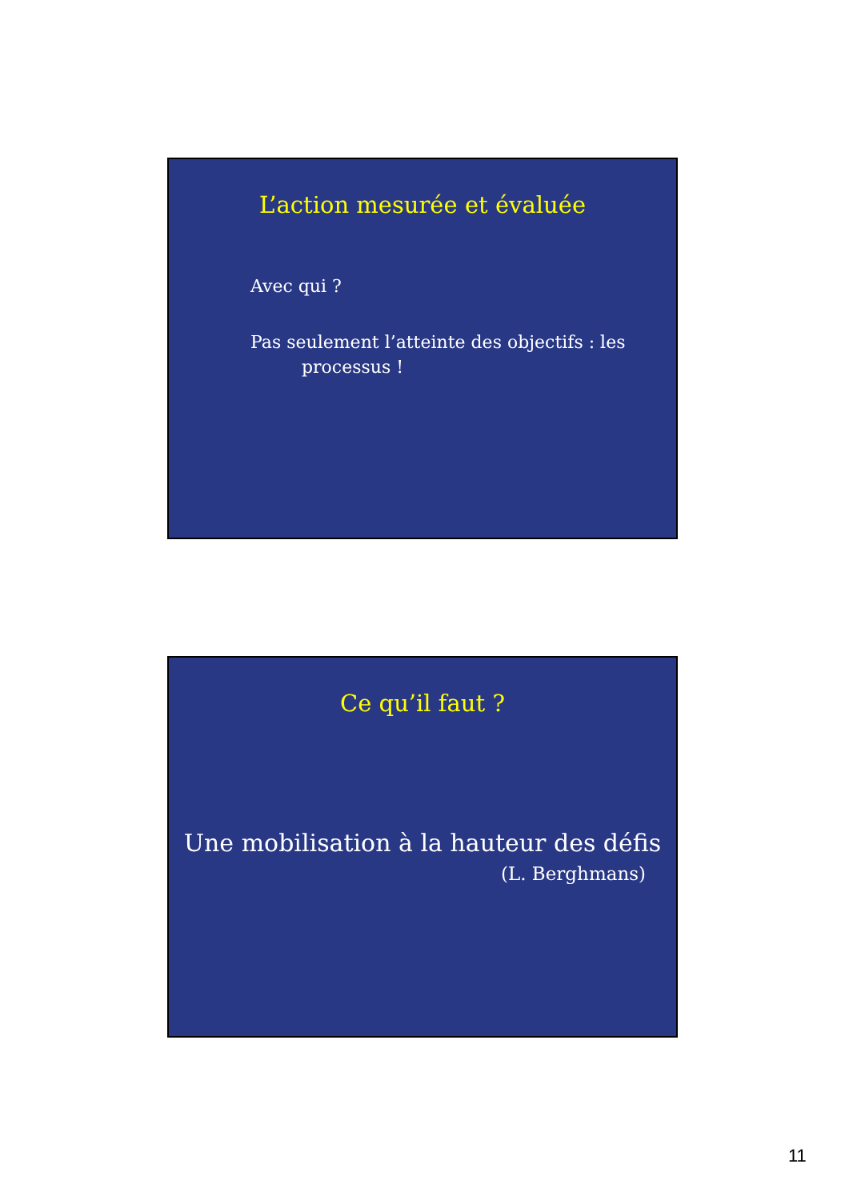L’action mesurée et évaluée
Avec qui ?
Pas seulement l’atteinte des objectifs : les
processus !
Ce qu’il faut ?
Une mobilisation à la hauteur des défis
(L. Berghmans)
11